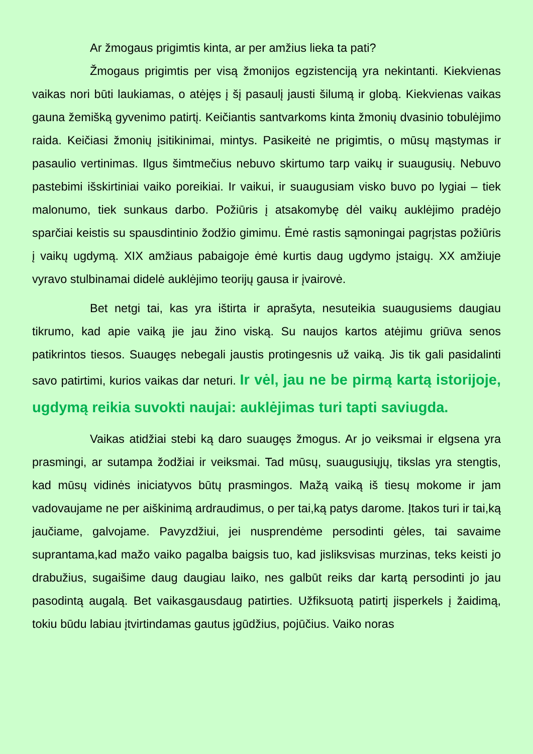Ar žmogaus prigimtis kinta, ar per amžius lieka ta pati?
Žmogaus prigimtis per visą žmonijos egzistenciją yra nekintanti. Kiekvienas vaikas nori būti laukiamas, o atėjęs į šį pasaulį jausti šilumą ir globą. Kiekvienas vaikas gauna žemišką gyvenimo patirtį. Keičiantis santvarkoms kinta žmonių dvasinio tobulėjimo raida. Keičiasi žmonių įsitikinimai, mintys. Pasikeitė ne prigimtis, o mūsų mąstymas ir pasaulio vertinimas. Ilgus šimtmečius nebuvo skirtumo tarp vaikų ir suaugusių. Nebuvo pastebimi išskirtiniai vaiko poreikiai. Ir vaikui, ir suaugusiam visko buvo po lygiai – tiek malonumo, tiek sunkaus darbo. Požiūris į atsakomybę dėl vaikų auklėjimo pradėjo sparčiai keistis su spausdintinio žodžio gimimu. Ėmė rastis sąmoningai pagrįstas požiūris į vaikų ugdymą. XIX amžiaus pabaigoje ėmė kurtis daug ugdymo įstaigų. XX amžiuje vyravo stulbinamai didelė auklėjimo teorijų gausa ir įvairovė.
Bet netgi tai, kas yra ištirta ir aprašyta, nesuteikia suaugusiems daugiau tikrumo, kad apie vaiką jie jau žino viską. Su naujos kartos atėjimu griūva senos patikrintos tiesos. Suaugęs nebegali jaustis protingesnis už vaiką. Jis tik gali pasidalinti savo patirtimi, kurios vaikas dar neturi. Ir vėl, jau ne be pirmą kartą istorijoje, ugdymą reikia suvokti naujai: auklėjimas turi tapti saviugda.
Vaikas atidžiai stebi ką daro suaugęs žmogus. Ar jo veiksmai ir elgsena yra prasmingi, ar sutampa žodžiai ir veiksmai. Tad mūsų, suaugusiųjų, tikslas yra stengtis, kad mūsų vidinės iniciatyvos būtų prasmingos. Mažą vaiką iš tiesų mokome ir jam vadovaujame ne per aiškinimą ardraudimus, o per tai,ką patys darome. Įtakos turi ir tai,ką jaučiame, galvojame. Pavyzdžiui, jei nusprendėme persodinti gėles, tai savaime suprantama,kad mažo vaiko pagalba baigsis tuo, kad jisliksvisas murzinas, teks keisti jo drabužius, sugaišime daug daugiau laiko, nes galbūt reiks dar kartą persodinti jo jau pasodintą augalą. Bet vaikasgausdaug patirties. Užfiksuotą patirtį jisperkels į žaidimą, tokiu būdu labiau įtvirtindamas gautus įgūdžius, pojūčius. Vaiko noras